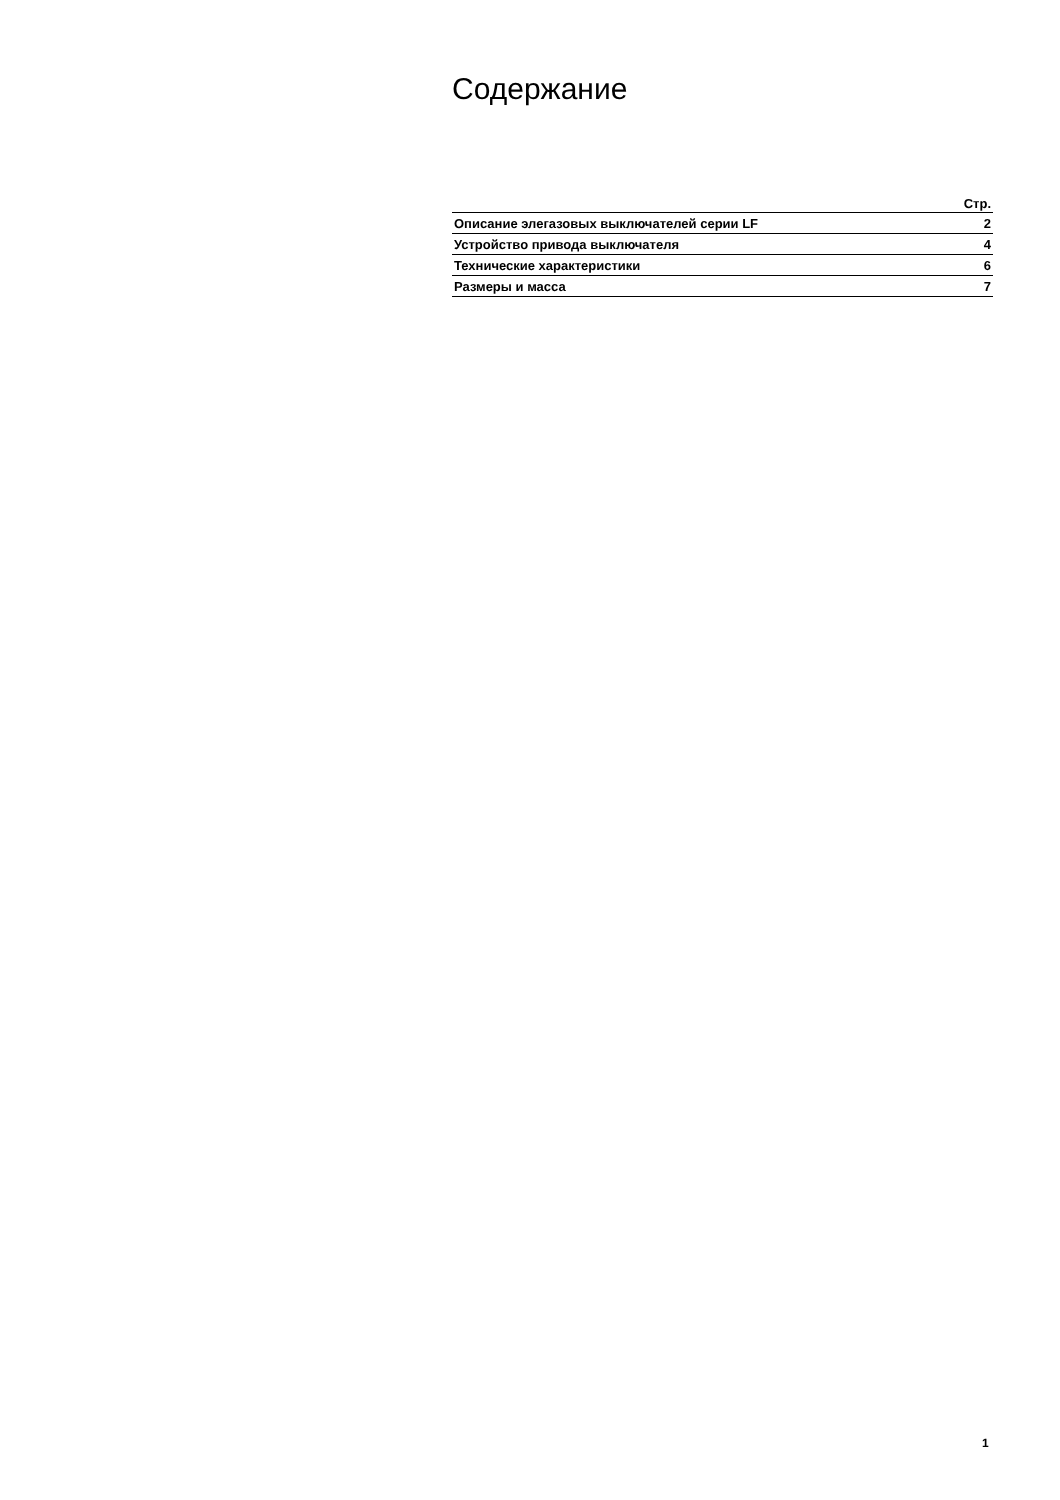Содержание
| | Стр. |
| --- | --- |
| Описание элегазовых выключателей серии LF | 2 |
| Устройство привода выключателя | 4 |
| Технические характеристики | 6 |
| Размеры и масса | 7 |
1